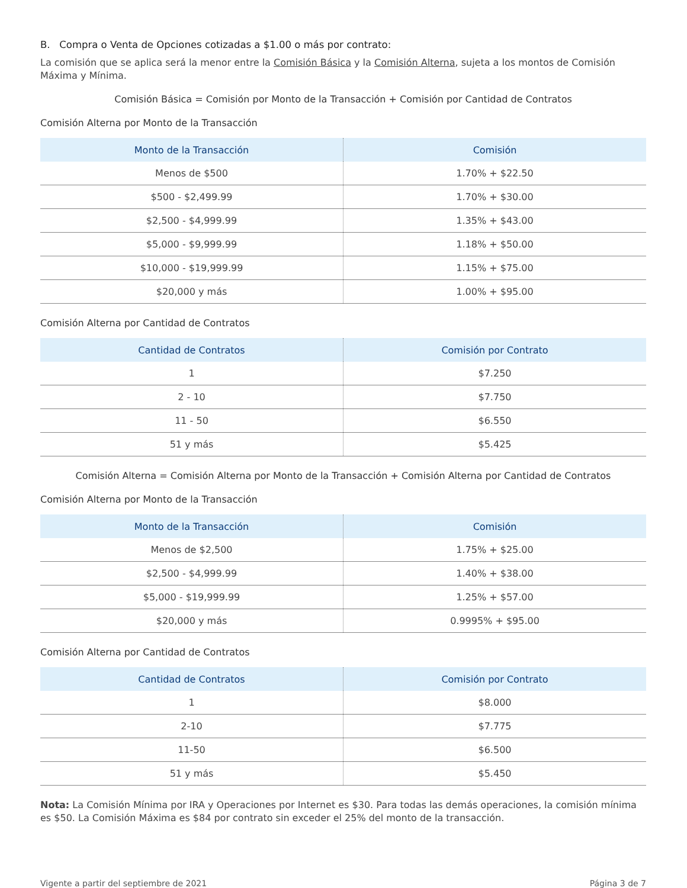B. Compra o Venta de Opciones cotizadas a $1.00 o más por contrato:
La comisión que se aplica será la menor entre la Comisión Básica y la Comisión Alterna, sujeta a los montos de Comisión Máxima y Mínima.
Comisión Básica = Comisión por Monto de la Transacción + Comisión por Cantidad de Contratos
Comisión Alterna por Monto de la Transacción
| Monto de la Transacción | Comisión |
| --- | --- |
| Menos de $500 | 1.70% + $22.50 |
| $500 - $2,499.99 | 1.70% + $30.00 |
| $2,500 - $4,999.99 | 1.35% + $43.00 |
| $5,000 - $9,999.99 | 1.18% + $50.00 |
| $10,000 - $19,999.99 | 1.15% + $75.00 |
| $20,000 y más | 1.00% + $95.00 |
Comisión Alterna por Cantidad de Contratos
| Cantidad de Contratos | Comisión por Contrato |
| --- | --- |
| 1 | $7.250 |
| 2 - 10 | $7.750 |
| 11 - 50 | $6.550 |
| 51 y más | $5.425 |
Comisión Alterna = Comisión Alterna por Monto de la Transacción + Comisión Alterna por Cantidad de Contratos
Comisión Alterna por Monto de la Transacción
| Monto de la Transacción | Comisión |
| --- | --- |
| Menos de $2,500 | 1.75% + $25.00 |
| $2,500 - $4,999.99 | 1.40% + $38.00 |
| $5,000 - $19,999.99 | 1.25% + $57.00 |
| $20,000 y más | 0.9995% + $95.00 |
Comisión Alterna por Cantidad de Contratos
| Cantidad de Contratos | Comisión por Contrato |
| --- | --- |
| 1 | $8.000 |
| 2-10 | $7.775 |
| 11-50 | $6.500 |
| 51 y más | $5.450 |
Nota: La Comisión Mínima por IRA y Operaciones por Internet es $30. Para todas las demás operaciones, la comisión mínima es $50. La Comisión Máxima es $84 por contrato sin exceder el 25% del monto de la transacción.
Vigente a partir del septiembre de 2021 Página 3 de 7